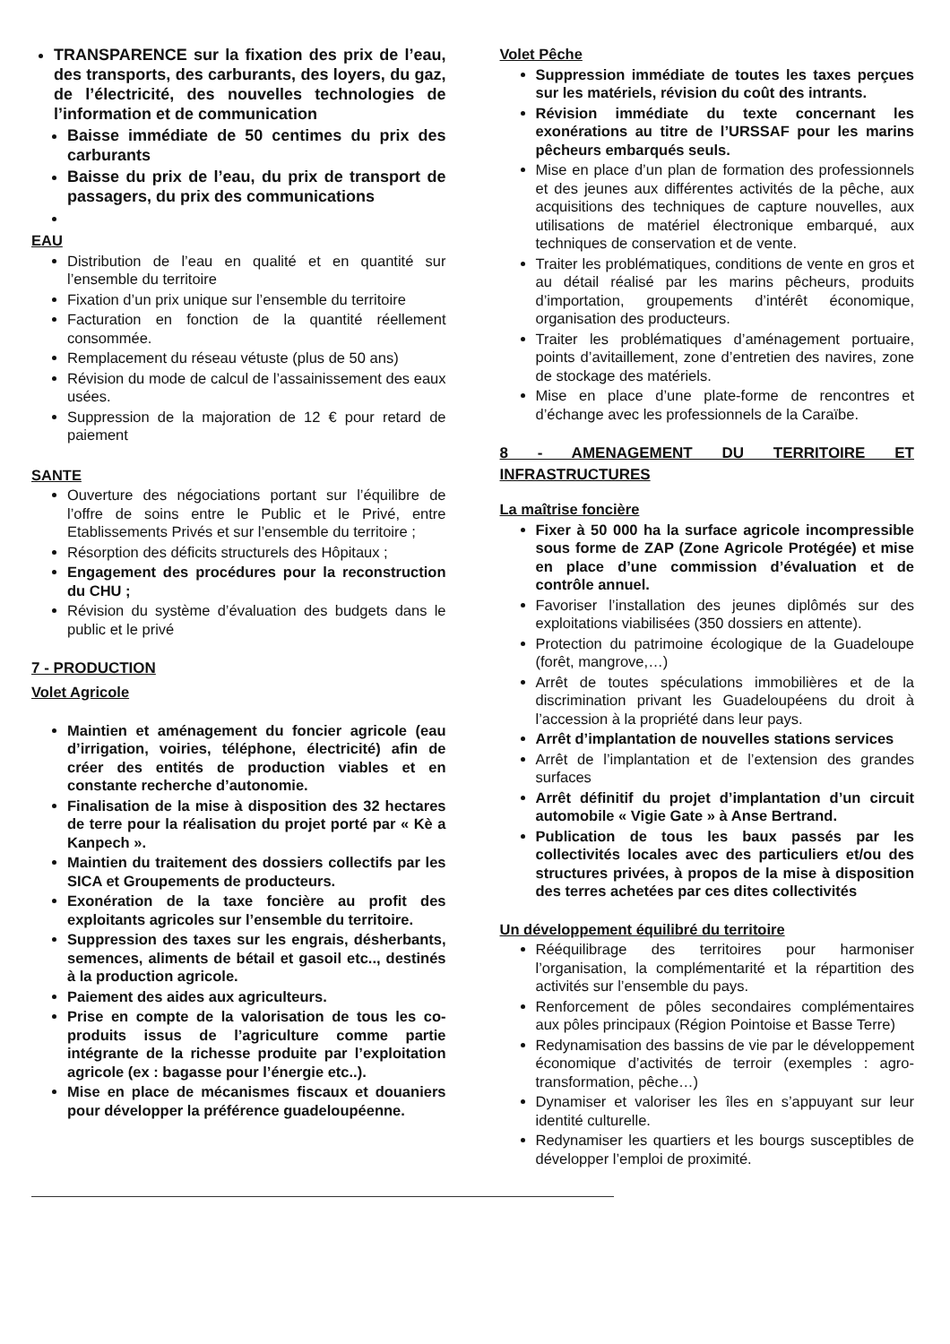TRANSPARENCE sur la fixation des prix de l’eau, des transports, des carburants, des loyers, du gaz, de l’électricité, des nouvelles technologies de l’information et de communication
Baisse immédiate de 50 centimes du prix des carburants
Baisse du prix de l’eau, du prix de transport de passagers, du prix des communications
EAU
Distribution de l’eau en qualité et en quantité sur l’ensemble du territoire
Fixation d’un prix unique sur l’ensemble du territoire
Facturation en fonction de la quantité réellement consommée.
Remplacement du réseau vétuste (plus de 50 ans)
Révision du mode de calcul de l’assainissement des eaux usées.
Suppression de la majoration de 12 € pour retard de paiement
SANTE
Ouverture des négociations portant sur l’équilibre de l’offre de soins entre le Public et le Privé, entre Etablissements Privés et sur l’ensemble du territoire ;
Résorption des déficits structurels des Hôpitaux ;
Engagement des procédures pour la reconstruction du CHU ;
Révision du système d’évaluation des budgets dans le public et le privé
7 - PRODUCTION
Volet Agricole
Maintien et aménagement du foncier agricole (eau d’irrigation, voiries, téléphone, électricité) afin de créer des entités de production viables et en constante recherche d’autonomie.
Finalisation de la mise à disposition des 32 hectares de terre pour la réalisation du projet porté par « Kè a Kanpech ».
Maintien du traitement des dossiers collectifs par les SICA et Groupements de producteurs.
Exonération de la taxe foncière au profit des exploitants agricoles sur l’ensemble du territoire.
Suppression des taxes sur les engrais, désherbants, semences, aliments de bétail et gasoil etc.., destinés à la production agricole.
Paiement des aides aux agriculteurs.
Prise en compte de la valorisation de tous les co-produits issus de l’agriculture comme partie intégrante de la richesse produite par l’exploitation agricole (ex : bagasse pour l’énergie etc..).
Mise en place de mécanismes fiscaux et douaniers pour développer la préférence guadeloupéenne.
Volet Pêche
Suppression immédiate de toutes les taxes perçues sur les matériels, révision du coût des intrants.
Révision immédiate du texte concernant les exonérations au titre de l’URSSAF pour les marins pêcheurs embarqués seuls.
Mise en place d’un plan de formation des professionnels et des jeunes aux différentes activités de la pêche, aux acquisitions des techniques de capture nouvelles, aux utilisations de matériel électronique embarqué, aux techniques de conservation et de vente.
Traiter les problématiques, conditions de vente en gros et au détail réalisé par les marins pêcheurs, produits d’importation, groupements d’intérêt économique, organisation des producteurs.
Traiter les problématiques d’aménagement portuaire, points d’avitaillement, zone d’entretien des navires, zone de stockage des matériels.
Mise en place d’une plate-forme de rencontres et d’échange avec les professionnels de la Caraïbe.
8 - AMENAGEMENT DU TERRITOIRE ET INFRASTRUCTURES
La maîtrise foncière
Fixer à 50 000 ha la surface agricole incompressible sous forme de ZAP (Zone Agricole Protégée) et mise en place d’une commission d’évaluation et de contrôle annuel.
Favoriser l’installation des jeunes diplômés sur des exploitations viabilisées (350 dossiers en attente).
Protection du patrimoine écologique de la Guadeloupe (forêt, mangrove,…)
Arrêt de toutes spéculations immobilières et de la discrimination privant les Guadeloupéens du droit à l’accession à la propriété dans leur pays.
Arrêt d’implantation de nouvelles stations services
Arrêt de l’implantation et de l’extension des grandes surfaces
Arrêt définitif du projet d’implantation d’un circuit automobile « Vigie Gate » à Anse Bertrand.
Publication de tous les baux passés par les collectivités locales avec des particuliers et/ou des structures privées, à propos de la mise à disposition des terres achetées par ces dites collectivités
Un développement équilibré du territoire
Rééquilibrage des territoires pour harmoniser l’organisation, la complémentarité et la répartition des activités sur l’ensemble du pays.
Renforcement de pôles secondaires complémentaires aux pôles principaux (Région Pointoise et Basse Terre)
Redynamisation des bassins de vie par le développement économique d’activités de terroir (exemples : agro-transformation, pêche…)
Dynamiser et valoriser les îles en s’appuyant sur leur identité culturelle.
Redynamiser les quartiers et les bourgs susceptibles de développer l’emploi de proximité.